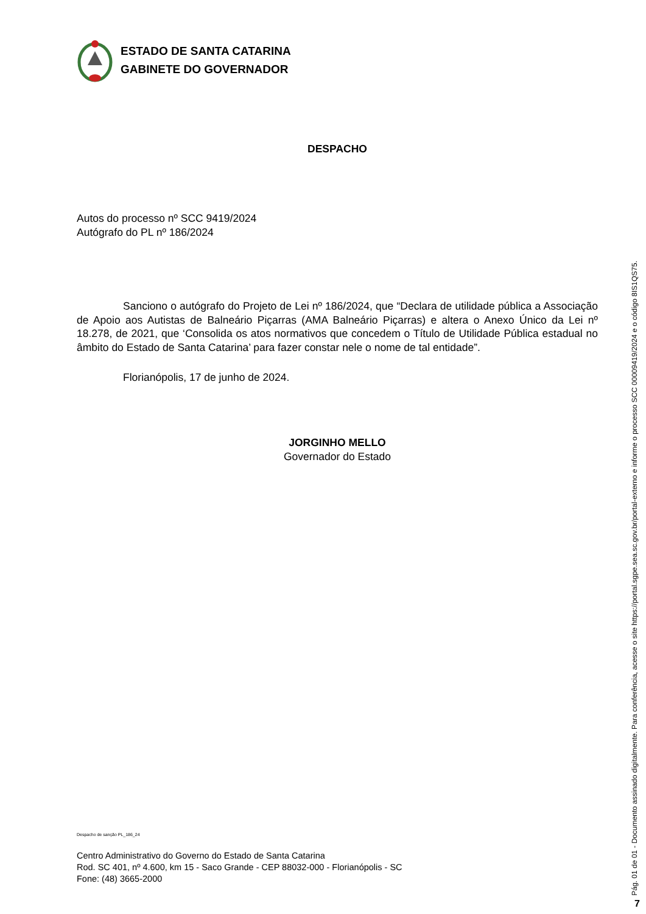ESTADO DE SANTA CATARINA
GABINETE DO GOVERNADOR
DESPACHO
Autos do processo nº SCC 9419/2024
Autógrafo do PL nº 186/2024
Sanciono o autógrafo do Projeto de Lei nº 186/2024, que “Declara de utilidade pública a Associação de Apoio aos Autistas de Balneário Piçarras (AMA Balneário Piçarras) e altera o Anexo Único da Lei nº 18.278, de 2021, que ‘Consolida os atos normativos que concedem o Título de Utilidade Pública estadual no âmbito do Estado de Santa Catarina’ para fazer constar nele o nome de tal entidade”.
Florianópolis, 17 de junho de 2024.
JORGINHO MELLO
Governador do Estado
Despacho de sanção PL_186_24
Centro Administrativo do Governo do Estado de Santa Catarina
Rod. SC 401, nº 4.600, km 15 - Saco Grande - CEP 88032-000 - Florianópolis - SC
Fone: (48) 3665-2000
Pág. 01 de 01 - Documento assinado digitalmente. Para conferência, acesse o site https://portal.sgpe.sea.sc.gov.br/portal-externo e informe o processo SCC 00009419/2024 e o código 8IS1QS75.
7